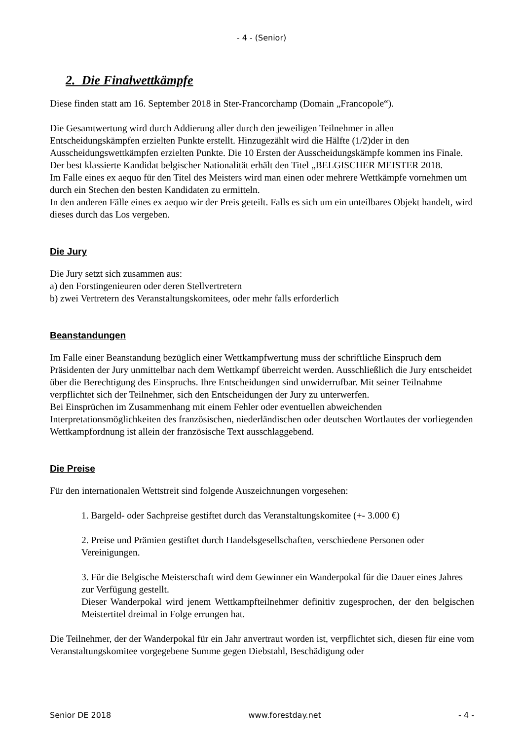- 4 - (Senior)
2. Die Finalwettkämpfe
Diese finden statt am 16. September 2018 in Ster-Francorchamp (Domain „Francopole“).
Die Gesamtwertung wird durch Addierung aller durch den jeweiligen Teilnehmer in allen Entscheidungskämpfen erzielten Punkte erstellt. Hinzugezählt wird die Hälfte (1/2)der in den Ausscheidungswettkämpfen erzielten Punkte. Die 10 Ersten der Ausscheidungskämpfe kommen ins Finale.
Der best klassierte Kandidat belgischer Nationalität erhält den Titel „BELGISCHER MEISTER 2018.
Im Falle eines ex aequo für den Titel des Meisters wird man einen oder mehrere Wettkämpfe vornehmen um durch ein Stechen den besten Kandidaten zu ermitteln.
In den anderen Fälle eines ex aequo wir der Preis geteilt. Falls es sich um ein unteilbares Objekt handelt, wird dieses durch das Los vergeben.
Die Jury
Die Jury setzt sich zusammen aus:
a) den Forstingenieuren oder deren Stellvertretern
b) zwei Vertretern des Veranstaltungskomitees, oder mehr falls erforderlich
Beanstandungen
Im Falle einer Beanstandung bezüglich einer Wettkampfwertung muss der schriftliche Einspruch dem Präsidenten der Jury unmittelbar nach dem Wettkampf überreicht werden. Ausschließlich die Jury entscheidet über die Berechtigung des Einspruchs. Ihre Entscheidungen sind unwiderrufbar. Mit seiner Teilnahme verpflichtet sich der Teilnehmer, sich den Entscheidungen der Jury zu unterwerfen.
Bei Einsprüchen im Zusammenhang mit einem Fehler oder eventuellen abweichenden Interpretationsmöglichkeiten des französischen, niederländischen oder deutschen Wortlautes der vorliegenden Wettkampfordnung ist allein der französische Text ausschlaggebend.
Die Preise
Für den internationalen Wettstreit sind folgende Auszeichnungen vorgesehen:
1. Bargeld- oder Sachpreise gestiftet durch das Veranstaltungskomitee (+- 3.000 €)
2. Preise und Prämien gestiftet durch Handelsgesellschaften, verschiedene Personen oder Vereinigungen.
3. Für die Belgische Meisterschaft wird dem Gewinner ein Wanderpokal für die Dauer eines Jahres zur Verfügung gestellt.
Dieser Wanderpokal wird jenem Wettkampfteilnehmer definitiv zugesprochen, der den belgischen Meistertitel dreimal in Folge errungen hat.
Die Teilnehmer, der der Wanderpokal für ein Jahr anvertraut worden ist, verpflichtet sich, diesen für eine vom Veranstaltungskomitee vorgegebene Summe gegen Diebstahl, Beschädigung oder
Senior DE 2018 www.forestday.net - 4 -